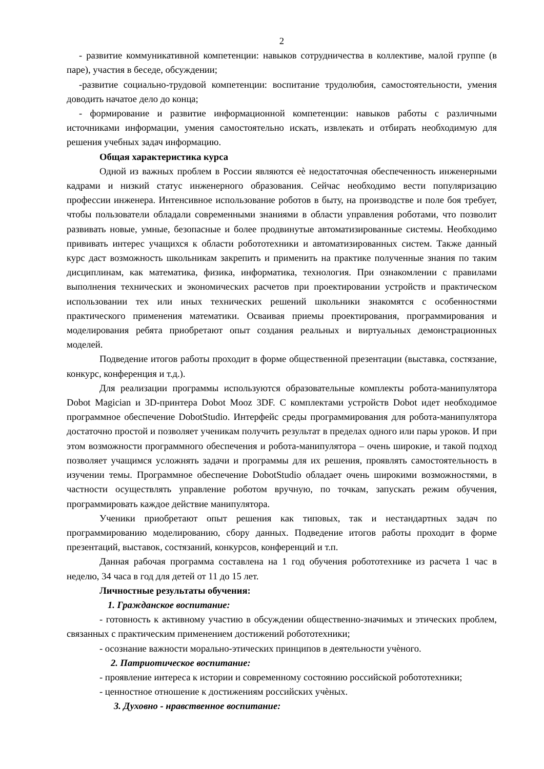2
- развитие коммуникативной компетенции: навыков сотрудничества в коллективе, малой группе (в паре), участия в беседе, обсуждении;
-развитие социально-трудовой компетенции: воспитание трудолюбия, самостоятельности, умения доводить начатое дело до конца;
- формирование и развитие информационной компетенции: навыков работы с различными источниками информации, умения самостоятельно искать, извлекать и отбирать необходимую для решения учебных задач информацию.
Общая характеристика курса
Одной из важных проблем в России являются еѐ недостаточная обеспеченность инженерными кадрами и низкий статус инженерного образования. Сейчас необходимо вести популяризацию профессии инженера. Интенсивное использование роботов в быту, на производстве и поле боя требует, чтобы пользователи обладали современными знаниями в области управления роботами, что позволит развивать новые, умные, безопасные и более продвинутые автоматизированные системы. Необходимо прививать интерес учащихся к области робототехники и автоматизированных систем. Также данный курс даст возможность школьникам закрепить и применить на практике полученные знания по таким дисциплинам, как математика, физика, информатика, технология. При ознакомлении с правилами выполнения технических и экономических расчетов при проектировании устройств и практическом использовании тех или иных технических решений школьники знакомятся с особенностями практического применения математики. Осваивая приемы проектирования, программирования и моделирования ребята приобретают опыт создания реальных и виртуальных демонстрационных моделей.
Подведение итогов работы проходит в форме общественной презентации (выставка, состязание, конкурс, конференция и т.д.).
Для реализации программы используются образовательные комплекты робота-манипулятора Dobot Magician и 3D-принтера Dobot Mooz 3DF. С комплектами устройств Dobot идет необходимое программное обеспечение DobotStudio. Интерфейс среды программирования для робота-манипулятора достаточно простой и позволяет ученикам получить результат в пределах одного или пары уроков. И при этом возможности программного обеспечения и робота-манипулятора – очень широкие, и такой подход позволяет учащимся усложнять задачи и программы для их решения, проявлять самостоятельность в изучении темы. Программное обеспечение DobotStudio обладает очень широкими возможностями, в частности осуществлять управление роботом вручную, по точкам, запускать режим обучения, программировать каждое действие манипулятора.
Ученики приобретают опыт решения как типовых, так и нестандартных задач по программированию моделированию, сбору данных. Подведение итогов работы проходит в форме презентаций, выставок, состязаний, конкурсов, конференций и т.п.
Данная рабочая программа составлена на 1 год обучения робототехнике из расчета 1 час в неделю, 34 часа в год для детей от 11 до 15 лет.
Личностные результаты обучения:
1. Гражданское воспитание:
- готовность к активному участию в обсуждении общественно-значимых и этических проблем, связанных с практическим применением достижений робототехники;
- осознание важности морально-этических принципов в деятельности учѐного.
2. Патриотическое воспитание:
- проявление интереса к истории и современному состоянию российской робототехники;
- ценностное отношение к достижениям российских учѐных.
3. Духовно - нравственное воспитание: